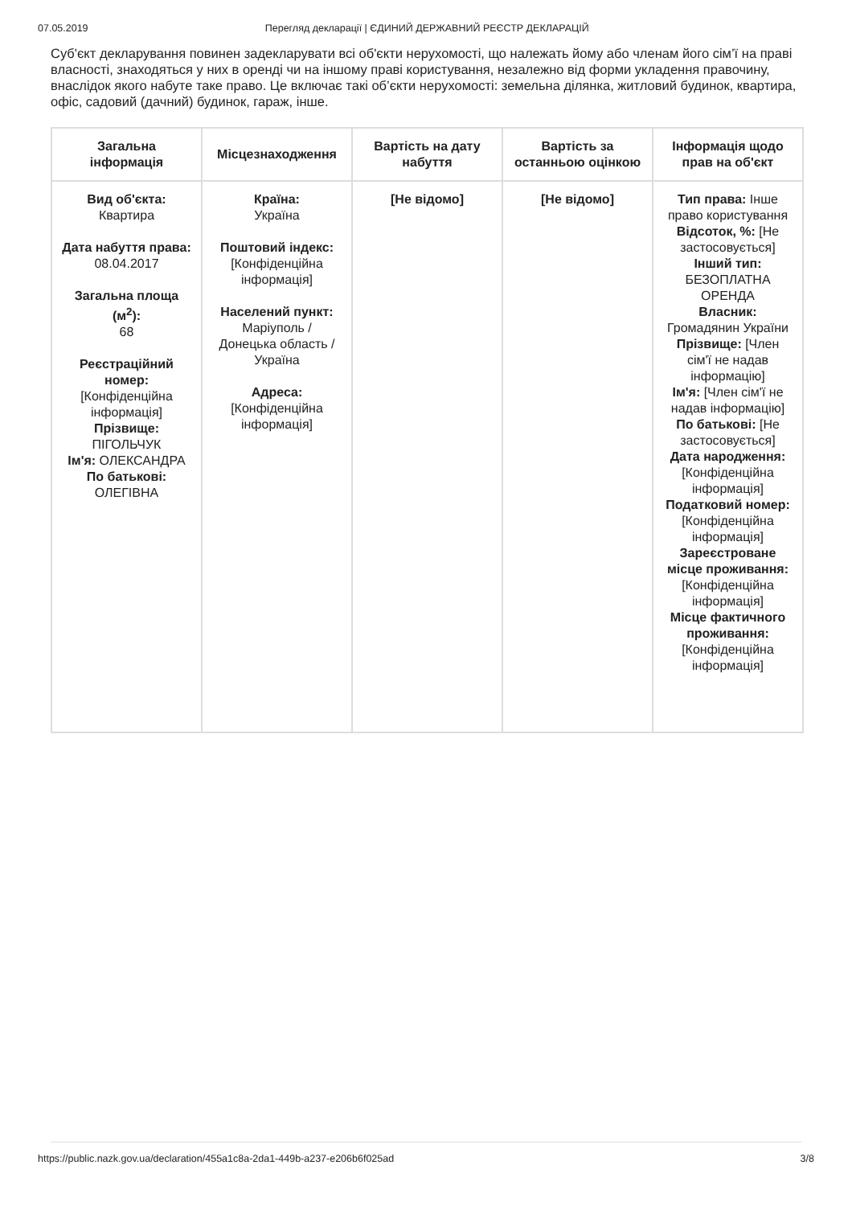07.05.2019 Перегляд декларації | ЄДИНИЙ ДЕРЖАВНИЙ РЕЄСТР ДЕКЛАРАЦІЙ
Суб'єкт декларування повинен задекларувати всі об'єкти нерухомості, що належать йому або членам його сім’ї на праві власності, знаходяться у них в оренді чи на іншому праві користування, незалежно від форми укладення правочину, внаслідок якого набуте таке право. Це включає такі об’єкти нерухомості: земельна ділянка, житловий будинок, квартира, офіс, садовий (дачний) будинок, гараж, інше.
| Загальна інформація | Місцезнаходження | Вартість на дату набуття | Вартість за останньою оцінкою | Інформація щодо прав на об'єкт |
| --- | --- | --- | --- | --- |
| Вид об'єкта: Квартира Дата набуття права: 08.04.2017 Загальна площа (м<sup>2</sup>): 68 Реєстраційний номер: [Конфіденційна інформація] Прізвище: ПІГОЛЬЧУК Ім'я: ОЛЕКСАНДРА По батькові: ОЛЕГІВНА | Країна: Україна Поштовий індекс: [Конфіденційна інформація] Населений пункт: Маріуполь / Донецька область / Україна Адреса: [Конфіденційна інформація] | [Не відомо] | [Не відомо] | Тип права: Інше право користування Відсоток, %: [Не застосовується] Інший тип: БЕЗОПЛАТНА ОРЕНДА Власник: Громадянин України Прізвище: [Член сім'ї не надав інформацію] Ім'я: [Член сім'ї не надав інформацію] По батькові: [Не застосовується] Дата народження: [Конфіденційна інформація] Податковий номер: [Конфіденційна інформація] Зареєстроване місце проживання: [Конфіденційна інформація] Місце фактичного проживання: [Конфіденційна інформація] |
https://public.nazk.gov.ua/declaration/455a1c8a-2da1-449b-a237-e206b6f025ad 3/8